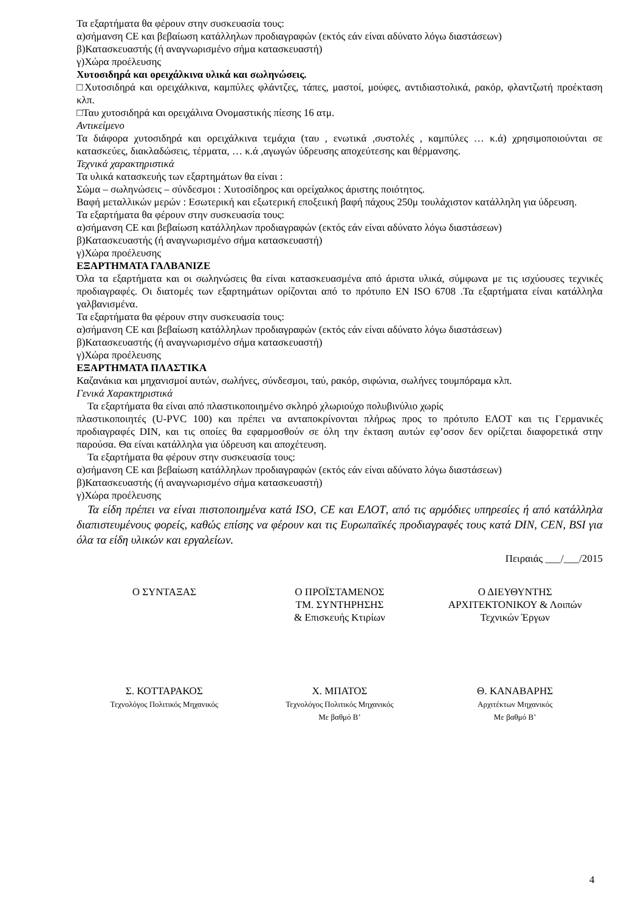Τα εξαρτήματα θα φέρουν στην συσκευασία τους:
α)σήμανση CE και βεβαίωση κατάλληλων προδιαγραφών (εκτός εάν είναι αδύνατο λόγω διαστάσεων)
β)Κατασκευαστής (ή αναγνωρισμένο σήμα κατασκευαστή)
γ)Χώρα προέλευσης
Χυτοσιδηρά και ορειχάλκινα υλικά και σωληνώσεις.
□Χυτοσιδηρά και ορειχάλκινα, καμπύλες φλάντζες, τάπες, μαστοί, μούφες, αντιδιαστολικά, ρακόρ, φλαντζωτή προέκταση κλπ.
□Ταυ χυτοσιδηρά και ορειχάλινα Ονομαστικής πίεσης 16 ατμ.
Αντικείμενο
Τα διάφορα χυτοσιδηρά και ορειχάλκινα τεμάχια (ταυ , ενωτικά ,συστολές , καμπύλες … κ.ά) χρησιμοποιούνται σε κατασκεύες, διακλαδώσεις, τέρματα, … κ.ά ,αγωγών ύδρευσης αποχεύτεσης και θέρμανσης.
Τεχνικά χαρακτηριστικά
Τα υλικά κατασκευής των εξαρτημάτων θα είναι :
Σώμα – σωληνώσεις – σύνδεσμοι : Χυτοσίδηρος και ορείχαλκος άριστης ποιότητος.
Βαφή μεταλλικών μερών : Εσωτερική και εξωτερική εποξειική βαφή πάχους 250μ τουλάχιστον κατάλληλη για ύδρευση.
Τα εξαρτήματα θα φέρουν στην συσκευασία τους:
α)σήμανση CE και βεβαίωση κατάλληλων προδιαγραφών (εκτός εάν είναι αδύνατο λόγω διαστάσεων)
β)Κατασκευαστής (ή αναγνωρισμένο σήμα κατασκευαστή)
γ)Χώρα προέλευσης
ΕΞΑΡΤΗΜΑΤΑ ΓΑΛΒΑΝΙΖΕ
Όλα τα εξαρτήματα και οι σωληνώσεις θα είναι κατασκευασμένα από άριστα υλικά, σύμφωνα με τις ισχύουσες τεχνικές προδιαγραφές. Οι διατομές των εξαρτημάτων ορίζονται από το πρότυπο EN ISO 6708 .Τα εξαρτήματα είναι κατάλληλα γαλβανισμένα.
Τα εξαρτήματα θα φέρουν στην συσκευασία τους:
α)σήμανση CE και βεβαίωση κατάλληλων προδιαγραφών (εκτός εάν είναι αδύνατο λόγω διαστάσεων)
β)Κατασκευαστής (ή αναγνωρισμένο σήμα κατασκευαστή)
γ)Χώρα προέλευσης
ΕΞΑΡΤΗΜΑΤΑ ΠΛΑΣΤΙΚΑ
Καζανάκια και μηχανισμοί αυτών, σωλήνες, σύνδεσμοι, ταύ, ρακόρ, σιφώνια, σωλήνες τουμπόραμα κλπ.
Γενικά Χαρακτηριστικά
Τα εξαρτήματα θα είναι από πλαστικοποιημένο σκληρό χλωριούχο πολυβινύλιο χωρίς
πλαστικοποιητές (U-PVC 100) και πρέπει να ανταποκρίνονται πλήρως προς το πρότυπο ΕΛΟΤ και τις Γερμανικές προδιαγραφές DIN, και τις οποίες θα εφαρμοσθούν σε όλη την έκταση αυτών εφ’οσον δεν ορίζεται διαφορετικά στην παρούσα. Θα είναι κατάλληλα για ύδρευση και αποχέτευση.
Τα εξαρτήματα θα φέρουν στην συσκευασία τους:
α)σήμανση CE και βεβαίωση κατάλληλων προδιαγραφών (εκτός εάν είναι αδύνατο λόγω διαστάσεων)
β)Κατασκευαστής (ή αναγνωρισμένο σήμα κατασκευαστή)
γ)Χώρα προέλευσης
Τα είδη πρέπει να είναι πιστοποιημένα κατά ISO, CE και ΕΛΟΤ, από τις αρμόδιες υπηρεσίες ή από κατάλληλα διαπιστευμένους φορείς, καθώς επίσης να φέρουν και τις Ευρωπαϊκές προδιαγραφές τους κατά DIN, CEN, BSI για όλα τα είδη υλικών και εργαλείων.
Πειραιάς ___/___/2015
Ο ΣΥΝΤΑΞΑΣ Ο ΠΡΟΪΣΤΑΜΕΝΟΣ
ΤΜ. ΣΥΝΤΗΡΗΣΗΣ
& Επισκευής Κτιρίων
Ο ΔΙΕΥΘΥΝΤΗΣ
ΑΡΧΙΤΕΚΤΟΝΙΚΟΥ & Λοιπών
Τεχνικών Έργων
Σ. ΚΟΤΤΑΡΑΚΟΣ
Τεχνολόγος Πολιτικός Μηχανικός
Χ. ΜΠΑΤΟΣ
Τεχνολόγος Πολιτικός Μηχανικός
Με βαθμό Β’
Θ. ΚΑΝΑΒΑΡΗΣ
Αρχιτέκτων Μηχανικός
Με βαθμό Β’
4